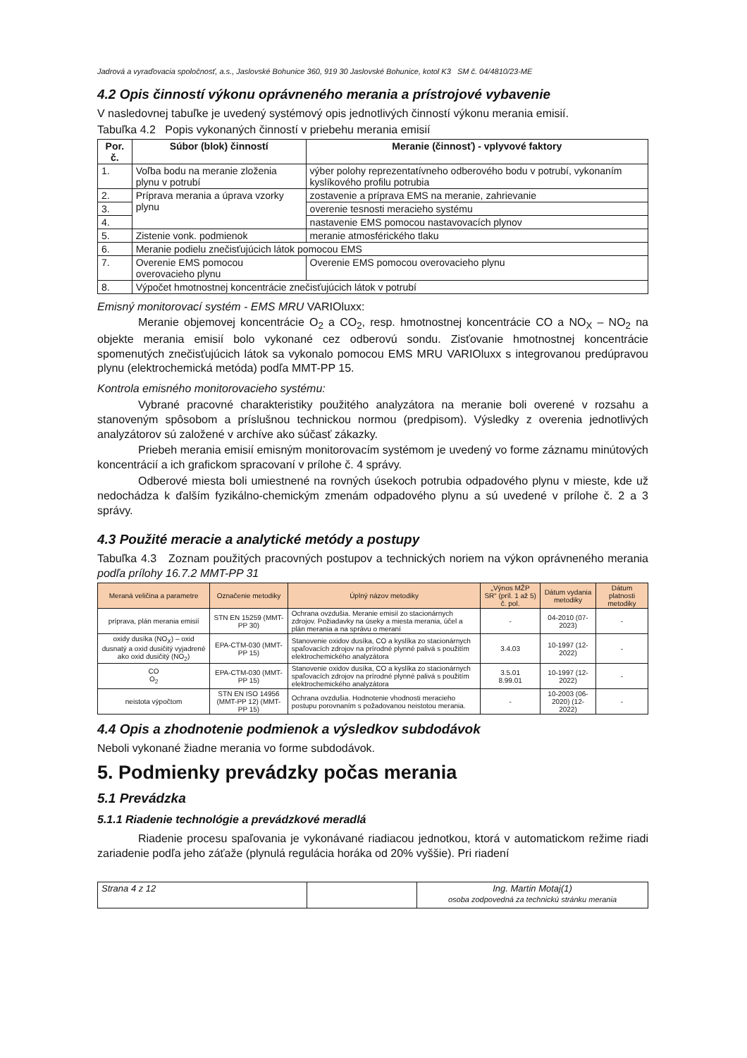Jadrová a vyraďovacia spoločnosť, a.s., Jaslovské Bohunice 360, 919 30 Jaslovské Bohunice, kotol K3 SM č. 04/4810/23-ME
4.2 Opis činností výkonu oprávneného merania a prístrojové vybavenie
V nasledovnej tabuľke je uvedený systémový opis jednotlivých činností výkonu merania emisií.
Tabuľka 4.2 Popis vykonaných činností v priebehu merania emisií
| Por. č. | Súbor (blok) činností | Meranie (činnosť) - vplyvové faktory |
| --- | --- | --- |
| 1. | Voľba bodu na meranie zloženia plynu v potrubí | výber polohy reprezentatívneho odberového bodu v potrubí, vykonaním kyslíkového profilu potrubia |
| 2. | Príprava merania a úprava vzorky plynu | zostavenie a príprava EMS na meranie, zahrievanie |
| 3. | | overenie tesnosti meracieho systému |
| 4. | | nastavenie EMS pomocou nastavovacích plynov |
| 5. | Zistenie vonk. podmienok | meranie atmosférického tlaku |
| 6. | Meranie podielu znečisťujúcich látok pomocou EMS | |
| 7. | Overenie EMS pomocou overovacieho plynu | Overenie EMS pomocou overovacieho plynu |
| 8. | Výpočet hmotnostnej koncentrácie znečisťujúcich látok v potrubí | |
Emisný monitorovací systém - EMS MRU VARIOluxx:
Meranie objemovej koncentrácie O<sub>2</sub> a CO<sub>2</sub>, resp. hmotnostnej koncentrácie CO a NO<sub>X</sub> – NO<sub>2</sub> na objekte merania emisií bolo vykonané cez odberovú sondu. Zisťovanie hmotnostnej koncentrácie spomenutých znečisťujúcich látok sa vykonalo pomocou EMS MRU VARIOluxx s integrovanou predúpravou plynu (elektrochemická metóda) podľa MMT-PP 15.
Kontrola emisného monitorovacieho systému:
Vybrané pracovné charakteristiky použitého analyzátora na meranie boli overené v rozsahu a stanoveným spôsobom a príslušnou technickou normou (predpisom). Výsledky z overenia jednotlivých analyzátorov sú založené v archíve ako súčasť zákazky.
Priebeh merania emisií emisným monitorovacím systémom je uvedený vo forme záznamu minútových koncentrácií a ich grafickom spracovaní v prílohe č. 4 správy.
Odberové miesta boli umiestnené na rovných úsekoch potrubia odpadového plynu v mieste, kde už nedochádza k ďalším fyzikálno-chemickým zmenám odpadového plynu a sú uvedené v prílohe č. 2 a 3 správy.
4.3 Použité meracie a analytické metódy a postupy
Tabuľka 4.3 Zoznam použitých pracovných postupov a technických noriem na výkon oprávneného merania podľa prílohy 16.7.2 MMT-PP 31
| Meraná veličina a parametre | Označenie metodiky | Úplný názov metodiky | „Výnos MŽP SR“ (príl. 1 až 5) č. pol. | Dátum vydania metodiky | Dátum platnosti metodiky |
| --- | --- | --- | --- | --- | --- |
| príprava, plán merania emisií | STN EN 15259 (MMT-PP 30) | Ochrana ovzdušia. Meranie emisií zo stacionárnych zdrojov. Požiadavky na úseky a miesta merania, účel a plán merania a na správu o meraní | - | 04-2010 (07-2023) | - |
| oxidy dusíka (NO<sub>X</sub>) – oxid dusnatý a oxid dusičitý vyjadrené ako oxid dusičitý (NO<sub>2</sub>) | EPA-CTM-030 (MMT-PP 15) | Stanovenie oxidov dusíka, CO a kyslíka zo stacionárnych spaľovacích zdrojov na prírodné plynné palivá s použitím elektrochemického analyzátora | 3.4.03 | 10-1997 (12-2022) | - |
| CO O<sub>2</sub> | EPA-CTM-030 (MMT-PP 15) | Stanovenie oxidov dusíka, CO a kyslíka zo stacionárnych spaľovacích zdrojov na prírodné plynné palivá s použitím elektrochemického analyzátora | 3.5.01 8.99.01 | 10-1997 (12-2022) | - |
| neistota výpočtom | STN EN ISO 14956 (MMT-PP 12) (MMT-PP 15) | Ochrana ovzdušia. Hodnotenie vhodnosti meracieho postupu porovnaním s požadovanou neistotou merania. | - | 10-2003 (06-2020) (12-2022) | - |
4.4 Opis a zhodnotenie podmienok a výsledkov subdodávok
Neboli vykonané žiadne merania vo forme subdodávok.
5. Podmienky prevádzky počas merania
5.1 Prevádzka
5.1.1 Riadenie technológie a prevádzkové meradlá
Riadenie procesu spaľovania je vykonávané riadiacou jednotkou, ktorá v automatickom režime riadi zariadenie podľa jeho záťaže (plynulá regulácia horáka od 20% vyššie). Pri riadení
| Strana 4 z 12 | | Ing. Martin Motaj(1) osoba zodpovedná za technickú stránku merania |